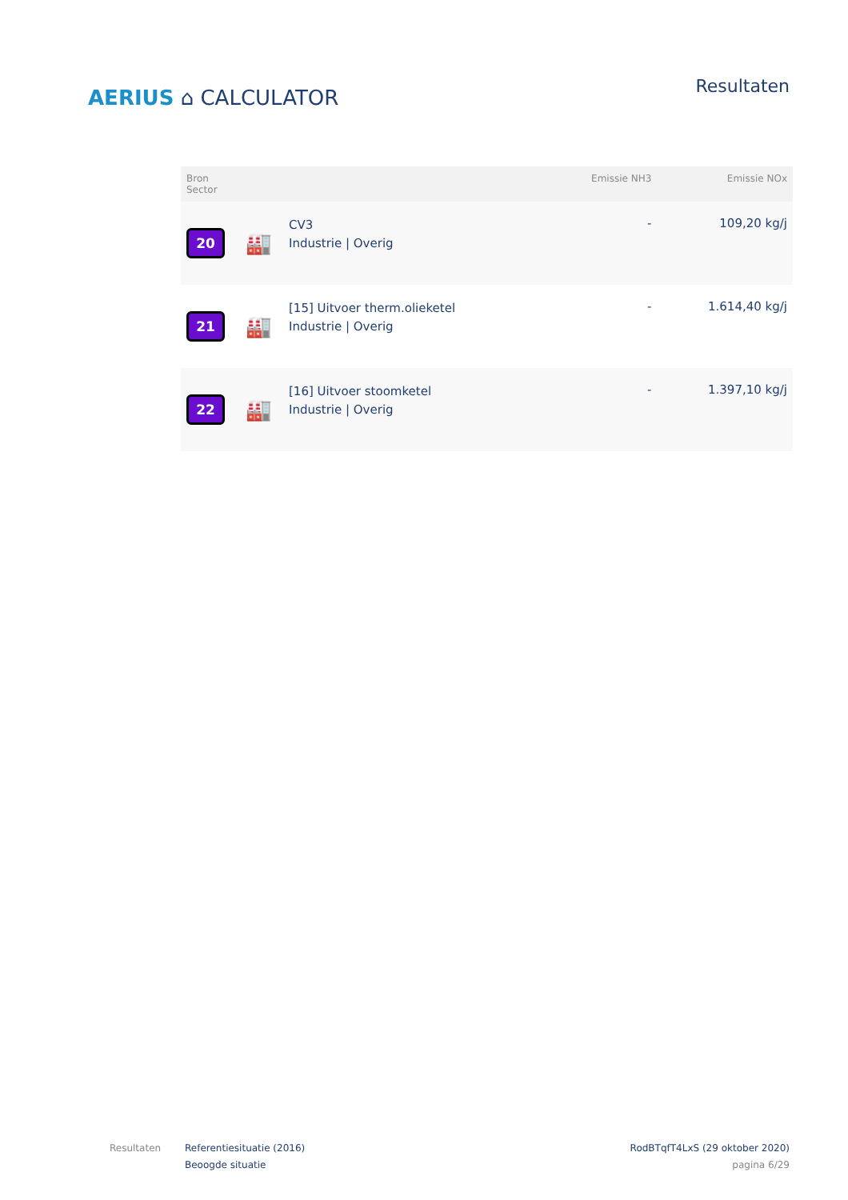AERIUS ⌂ CALCULATOR
Resultaten
| Bron Sector | | | Emissie NH3 | Emissie NOx |
| --- | --- | --- | --- | --- |
| 20 | 🏭 | CV3 Industrie / Overig | - | 109,20 kg/j |
| 21 | 🏭 | [15] Uitvoer therm.olieketel Industrie / Overig | - | 1.614,40 kg/j |
| 22 | 🏭 | [16] Uitvoer stoomketel Industrie / Overig | - | 1.397,10 kg/j |
Resultaten Referentiesituatie (2016)
Beoogde situatie
RodBTqfT4LxS (29 oktober 2020)
pagina 6/29